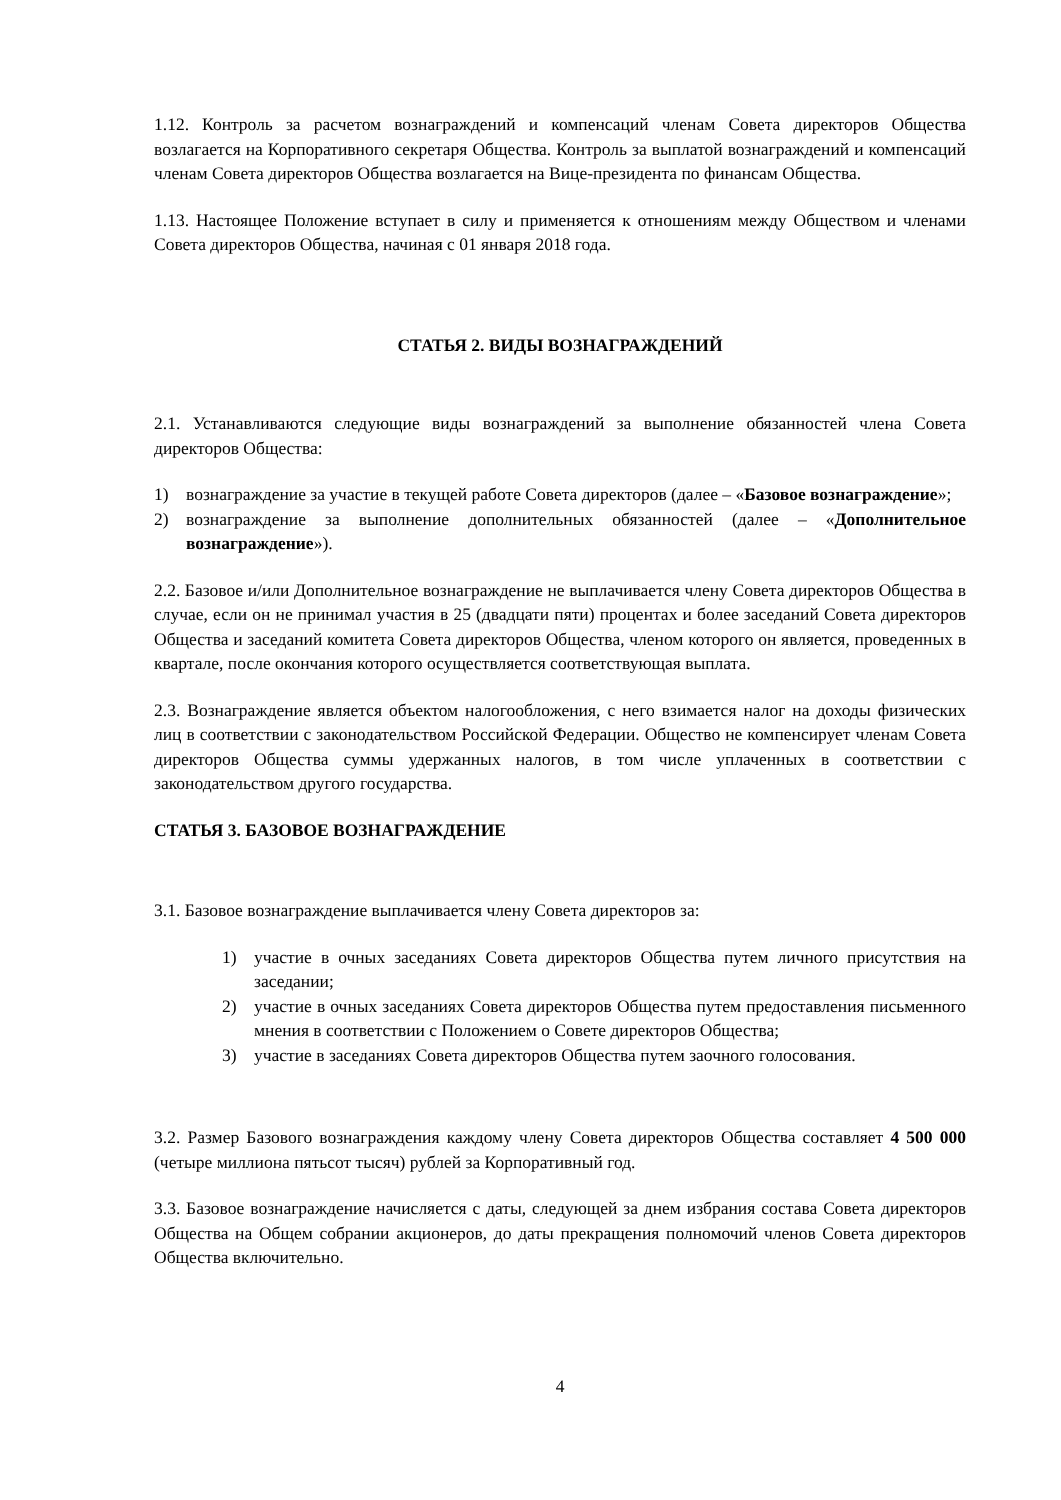1.12. Контроль за расчетом вознаграждений и компенсаций членам Совета директоров Общества возлагается на Корпоративного секретаря Общества. Контроль за выплатой вознаграждений и компенсаций членам Совета директоров Общества возлагается на Вице-президента по финансам Общества.
1.13. Настоящее Положение вступает в силу и применяется к отношениям между Обществом и членами Совета директоров Общества, начиная с 01 января 2018 года.
СТАТЬЯ 2. ВИДЫ ВОЗНАГРАЖДЕНИЙ
2.1. Устанавливаются следующие виды вознаграждений за выполнение обязанностей члена Совета директоров Общества:
1) вознаграждение за участие в текущей работе Совета директоров (далее – «Базовое вознаграждение»;
2) вознаграждение за выполнение дополнительных обязанностей (далее – «Дополнительное вознаграждение»).
2.2. Базовое и/или Дополнительное вознаграждение не выплачивается члену Совета директоров Общества в случае, если он не принимал участия в 25 (двадцати пяти) процентах и более заседаний Совета директоров Общества и заседаний комитета Совета директоров Общества, членом которого он является, проведенных в квартале, после окончания которого осуществляется соответствующая выплата.
2.3. Вознаграждение является объектом налогообложения, с него взимается налог на доходы физических лиц в соответствии с законодательством Российской Федерации. Общество не компенсирует членам Совета директоров Общества суммы удержанных налогов, в том числе уплаченных в соответствии с законодательством другого государства.
СТАТЬЯ 3. БАЗОВОЕ ВОЗНАГРАЖДЕНИЕ
3.1. Базовое вознаграждение выплачивается члену Совета директоров за:
1) участие в очных заседаниях Совета директоров Общества путем личного присутствия на заседании;
2) участие в очных заседаниях Совета директоров Общества путем предоставления письменного мнения в соответствии с Положением о Совете директоров Общества;
3) участие в заседаниях Совета директоров Общества путем заочного голосования.
3.2. Размер Базового вознаграждения каждому члену Совета директоров Общества составляет 4 500 000 (четыре миллиона пятьсот тысяч) рублей за Корпоративный год.
3.3. Базовое вознаграждение начисляется с даты, следующей за днем избрания состава Совета директоров Общества на Общем собрании акционеров, до даты прекращения полномочий членов Совета директоров Общества включительно.
4